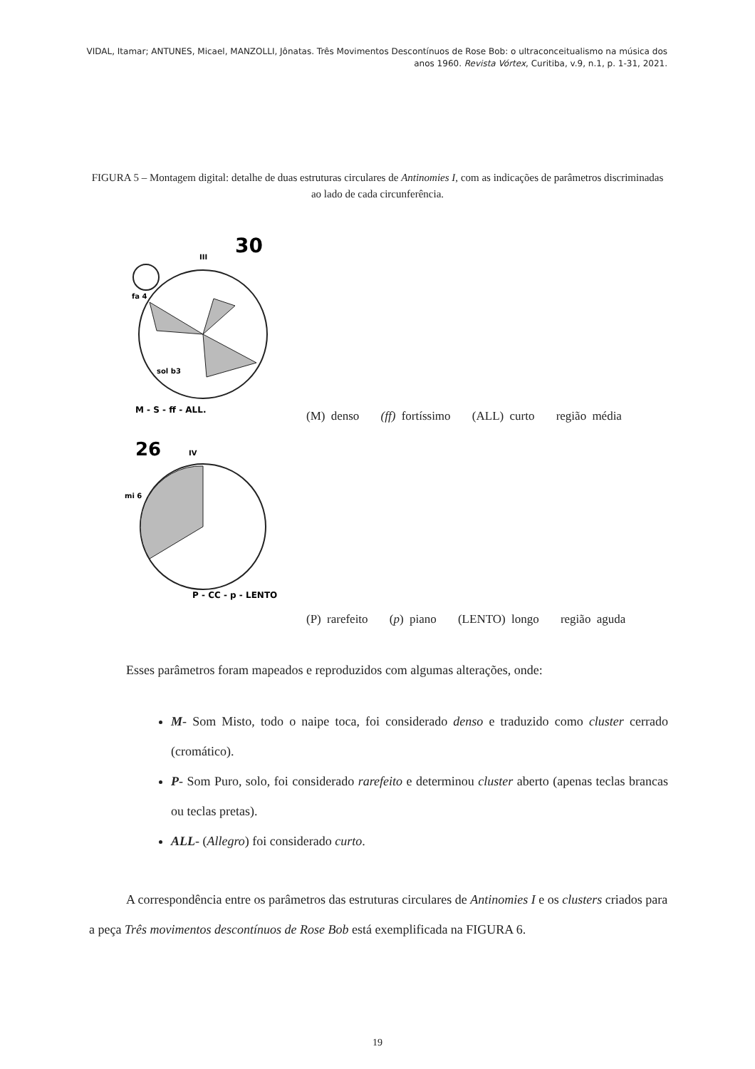VIDAL, Itamar; ANTUNES, Micael, MANZOLLI, Jônatas. Três Movimentos Descontínuos de Rose Bob: o ultraconceitualismo na música dos anos 1960. Revista Vórtex, Curitiba, v.9, n.1, p. 1-31, 2021.
FIGURA 5 – Montagem digital: detalhe de duas estruturas circulares de Antinomies I, com as indicações de parâmetros discriminadas ao lado de cada circunferência.
30
III
fa 4
sol b3
M - S - ff - ALL.
(M) denso (ff) fortíssimo (ALL) curto região média
26
IV
mi 6
P - CC - p - LENTO
(P) rarefeito (p) piano (LENTO) longo região aguda
Esses parâmetros foram mapeados e reproduzidos com algumas alterações, onde:
M- Som Misto, todo o naipe toca, foi considerado denso e traduzido como cluster cerrado (cromático).
P- Som Puro, solo, foi considerado rarefeito e determinou cluster aberto (apenas teclas brancas ou teclas pretas).
ALL- (Allegro) foi considerado curto.
A correspondência entre os parâmetros das estruturas circulares de Antinomies I e os clusters criados para a peça Três movimentos descontínuos de Rose Bob está exemplificada na FIGURA 6.
19